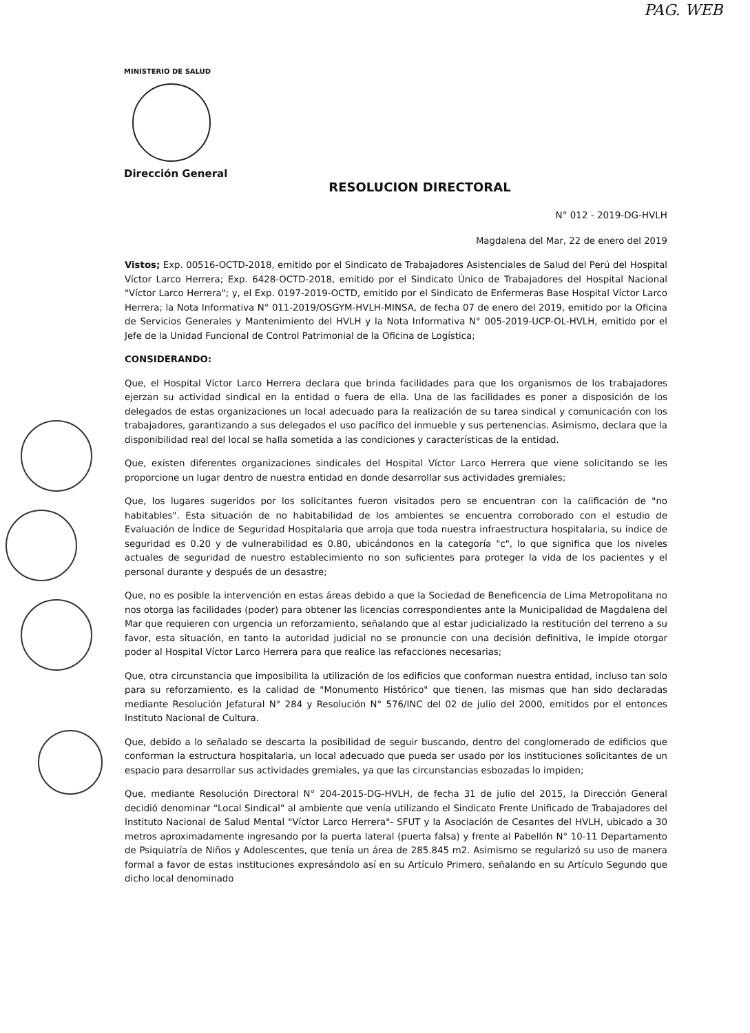PAG. WEB
MINISTERIO DE SALUD
Dirección General
RESOLUCION DIRECTORAL
N° 012 - 2019-DG-HVLH
Magdalena del Mar, 22 de enero del 2019
Vistos; Exp. 00516-OCTD-2018, emitido por el Sindicato de Trabajadores Asistenciales de Salud del Perú del Hospital Víctor Larco Herrera; Exp. 6428-OCTD-2018, emitido por el Sindicato Único de Trabajadores del Hospital Nacional "Víctor Larco Herrera"; y, el Exp. 0197-2019-OCTD, emitido por el Sindicato de Enfermeras Base Hospital Víctor Larco Herrera; la Nota Informativa N° 011-2019/OSGYM-HVLH-MINSA, de fecha 07 de enero del 2019, emitido por la Oficina de Servicios Generales y Mantenimiento del HVLH y la Nota Informativa N° 005-2019-UCP-OL-HVLH, emitido por el Jefe de la Unidad Funcional de Control Patrimonial de la Oficina de Logística;
CONSIDERANDO:
Que, el Hospital Víctor Larco Herrera declara que brinda facilidades para que los organismos de los trabajadores ejerzan su actividad sindical en la entidad o fuera de ella. Una de las facilidades es poner a disposición de los delegados de estas organizaciones un local adecuado para la realización de su tarea sindical y comunicación con los trabajadores, garantizando a sus delegados el uso pacífico del inmueble y sus pertenencias. Asimismo, declara que la disponibilidad real del local se halla sometida a las condiciones y características de la entidad.
Que, existen diferentes organizaciones sindicales del Hospital Víctor Larco Herrera que viene solicitando se les proporcione un lugar dentro de nuestra entidad en donde desarrollar sus actividades gremiales;
Que, los lugares sugeridos por los solicitantes fueron visitados pero se encuentran con la calificación de "no habitables". Esta situación de no habitabilidad de los ambientes se encuentra corroborado con el estudio de Evaluación de Índice de Seguridad Hospitalaria que arroja que toda nuestra infraestructura hospitalaria, su índice de seguridad es 0.20 y de vulnerabilidad es 0.80, ubicándonos en la categoría "c", lo que significa que los niveles actuales de seguridad de nuestro establecimiento no son suficientes para proteger la vida de los pacientes y el personal durante y después de un desastre;
Que, no es posible la intervención en estas áreas debido a que la Sociedad de Beneficencia de Lima Metropolitana no nos otorga las facilidades (poder) para obtener las licencias correspondientes ante la Municipalidad de Magdalena del Mar que requieren con urgencia un reforzamiento, señalando que al estar judicializado la restitución del terreno a su favor, esta situación, en tanto la autoridad judicial no se pronuncie con una decisión definitiva, le impide otorgar poder al Hospital Víctor Larco Herrera para que realice las refacciones necesarias;
Que, otra circunstancia que imposibilita la utilización de los edificios que conforman nuestra entidad, incluso tan solo para su reforzamiento, es la calidad de "Monumento Histórico" que tienen, las mismas que han sido declaradas mediante Resolución Jefatural N° 284 y Resolución N° 576/INC del 02 de julio del 2000, emitidos por el entonces Instituto Nacional de Cultura.
Que, debido a lo señalado se descarta la posibilidad de seguir buscando, dentro del conglomerado de edificios que conforman la estructura hospitalaria, un local adecuado que pueda ser usado por los instituciones solicitantes de un espacio para desarrollar sus actividades gremiales, ya que las circunstancias esbozadas lo impiden;
Que, mediante Resolución Directoral N° 204-2015-DG-HVLH, de fecha 31 de julio del 2015, la Dirección General decidió denominar "Local Sindical" al ambiente que venía utilizando el Sindicato Frente Unificado de Trabajadores del Instituto Nacional de Salud Mental "Víctor Larco Herrera"- SFUT y la Asociación de Cesantes del HVLH, ubicado a 30 metros aproximadamente ingresando por la puerta lateral (puerta falsa) y frente al Pabellón N° 10-11 Departamento de Psiquiatría de Niños y Adolescentes, que tenía un área de 285.845 m2. Asimismo se regularizó su uso de manera formal a favor de estas instituciones expresándolo así en su Artículo Primero, señalando en su Artículo Segundo que dicho local denominado